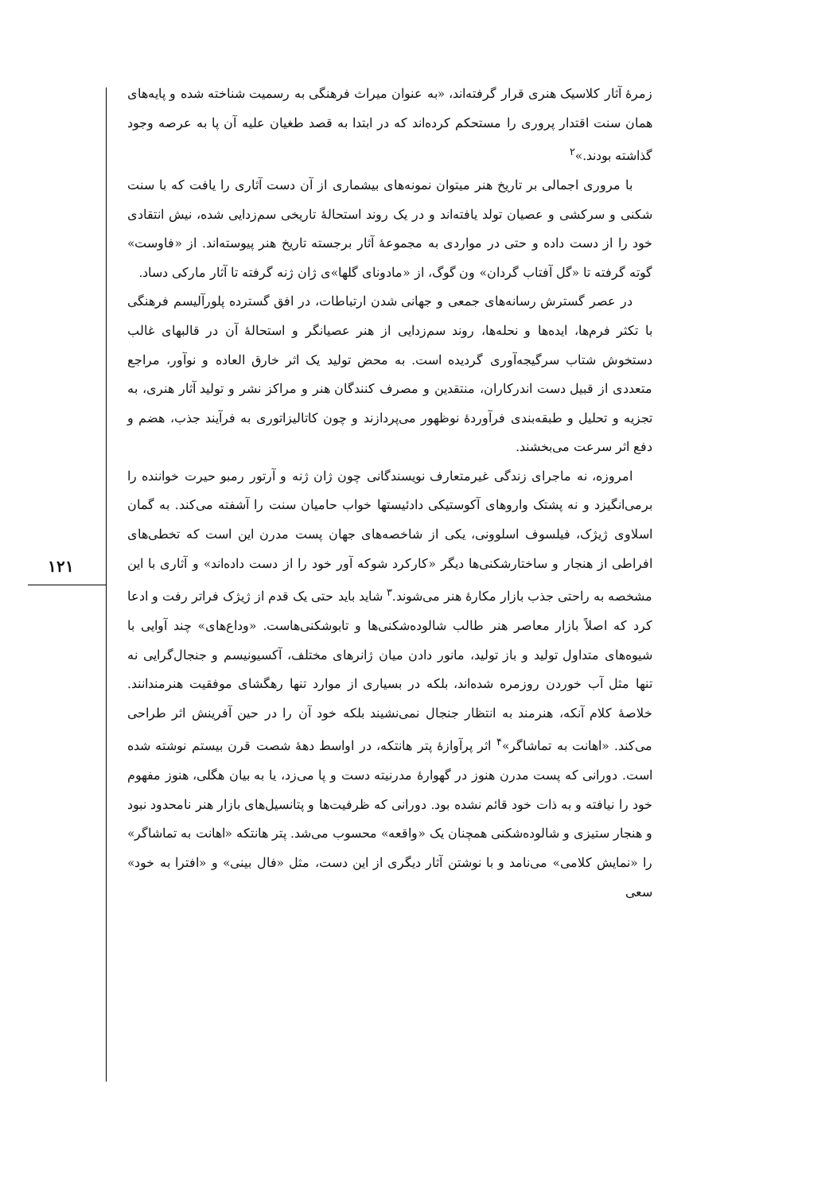۱۲۱
زمرهٔ آثار کلاسیک هنری قرار گرفته‌اند، «به عنوان میراث فرهنگی به رسمیت شناخته شده و پایه‌های همان سنت اقتدار پروری را مستحکم کرده‌اند که در ابتدا به قصد طغیان علیه آن پا به عرصه وجود گذاشته بودند.»<sup>۲</sup>
با مروری اجمالی بر تاریخ هنر میتوان نمونه‌های بیشماری از آن دست آثاری را یافت که با سنت شکنی و سرکشی و عصیان تولد یافته‌اند و در یک روند استحالهٔ تاریخی سم‌زدایی شده، نیش انتقادی خود را از دست داده و حتی در مواردی به مجموعهٔ آثار برجسته تاریخ هنر پیوسته‌اند. از «فاوست» گوته گرفته تا «گل آفتاب گردان» ون گوگ، از «مادونای گلها»ی ژان ژنه گرفته تا آثار مارکی دساد.
در عصر گسترش رسانه‌های جمعی و جهانی شدن ارتباطات، در افق گسترده پلورآلیسم فرهنگی با تکثر فرم‌ها، ایده‌ها و نحله‌ها، روند سم‌زدایی از هنر عصیانگر و استحالهٔ آن در قالبهای غالب دستخوش شتاب سرگیجه‌آوری گردیده است. به محض تولید یک اثر خارق العاده و نوآور، مراجع متعددی از قبیل دست اندرکاران، منتقدین و مصرف کنندگان هنر و مراکز نشر و تولید آثار هنری، به تجزیه و تحلیل و طبقه‌بندی فرآوردهٔ نوظهور می‌پردازند و چون کاتالیزاتوری به فرآیند جذب، هضم و دفع اثر سرعت می‌بخشند.
امروزه، نه ماجرای زندگی غیرمتعارف نویسندگانی چون ژان ژنه و آرتور رمبو حیرت خواننده را برمی‌انگیزد و نه پشتک واروهای آکوستیکی دادئیستها خواب حامیان سنت را آشفته می‌کند. به گمان اسلاوی ژیژک، فیلسوف اسلوونی، یکی از شاخصه‌های جهان پست مدرن این است که تخطی‌های افراطی از هنجار و ساختارشکنی‌ها دیگر «کارکرد شوکه آور خود را از دست داده‌اند» و آثاری با این مشخصه به راحتی جذب بازار مکارهٔ هنر می‌شوند.<sup>۳</sup> شاید باید حتی یک قدم از ژیژک فراتر رفت و ادعا کرد که اصلاً بازار معاصر هنر طالب شالوده‌شکنی‌ها و تابوشکنی‌هاست. «وداع‌های» چند آوایی با شیوه‌های متداول تولید و باز تولید، مانور دادن میان ژانرهای مختلف، آکسیونیسم و جنجال‌گرایی نه تنها مثل آب خوردن روزمره شده‌اند، بلکه در بسیاری از موارد تنها رهگشای موفقیت هنرمندانند. خلاصهٔ کلام آنکه، هنرمند به انتظار جنجال نمی‌نشیند بلکه خود آن را در حین آفرینش اثر طراحی می‌کند. «اهانت به تماشاگر»<sup>۴</sup> اثر پرآوازهٔ پتر هانتکه، در اواسط دههٔ شصت قرن بیستم نوشته شده است. دورانی که پست مدرن هنوز در گهوارهٔ مدرنیته دست و پا می‌زد، یا به بیان هگلی، هنوز مفهوم خود را نیافته و به ذات خود قائم نشده بود. دورانی که ظرفیت‌ها و پتانسیل‌های بازار هنر نامحدود نبود و هنجار ستیزی و شالوده‌شکنی همچنان یک «واقعه» محسوب می‌شد. پتر هانتکه «اهانت به تماشاگر» را «نمایش کلامی» می‌نامد و با نوشتن آثار دیگری از این دست، مثل «فال بینی» و «افترا به خود» سعی